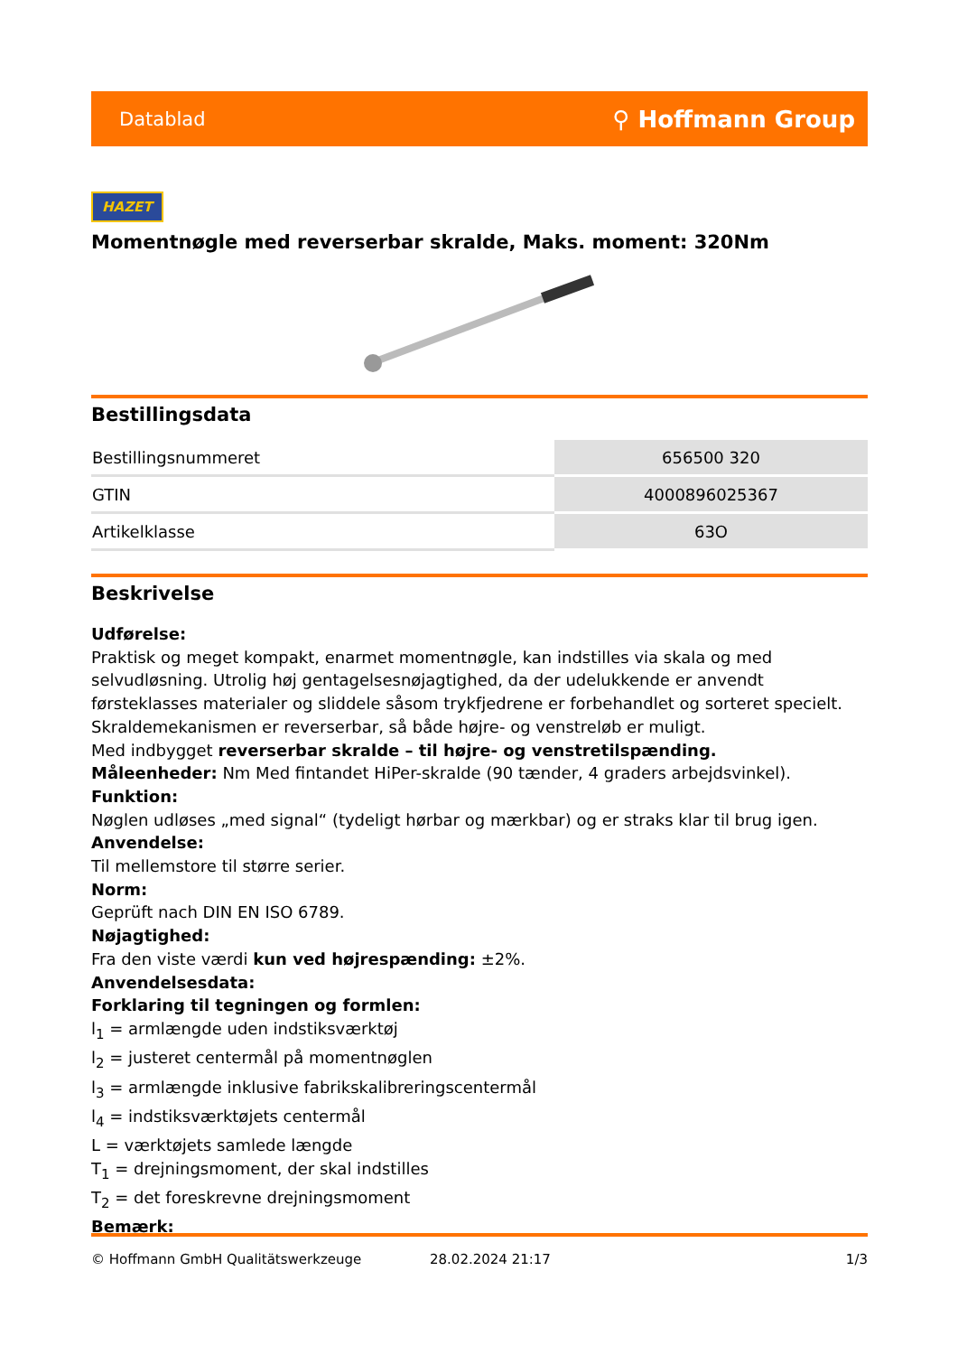Datablad ⚲ Hoffmann Group
HAZET
Momentnøgle med reverserbar skralde, Maks. moment: 320Nm
Bestillingsdata
| Bestillingsnummeret | 656500 320 |
| GTIN | 4000896025367 |
| Artikelklasse | 63O |
Beskrivelse
Udførelse:
Praktisk og meget kompakt, enarmet momentnøgle, kan indstilles via skala og med selvudløsning. Utrolig høj gentagelsesnøjagtighed, da der udelukkende er anvendt førsteklasses materialer og sliddele såsom trykfjedrene er forbehandlet og sorteret specielt. Skraldemekanismen er reverserbar, så både højre- og venstreløb er muligt.
Med indbygget reverserbar skralde – til højre- og venstretilspænding.
Måleenheder: Nm Med fintandet HiPer-skralde (90 tænder, 4 graders arbejdsvinkel).
Funktion:
Nøglen udløses „med signal“ (tydeligt hørbar og mærkbar) og er straks klar til brug igen.
Anvendelse:
Til mellemstore til større serier.
Norm:
Geprüft nach DIN EN ISO 6789.
Nøjagtighed:
Fra den viste værdi kun ved højrespænding: ±2%.
Anvendelsesdata:
Forklaring til tegningen og formlen:
l<sub>1</sub> = armlængde uden indstiksværktøj
l<sub>2</sub> = justeret centermål på momentnøglen
l<sub>3</sub> = armlængde inklusive fabrikskalibreringscentermål
l<sub>4</sub> = indstiksværktøjets centermål
L = værktøjets samlede længde
T<sub>1</sub> = drejningsmoment, der skal indstilles
T<sub>2</sub> = det foreskrevne drejningsmoment
Bemærk:
© Hoffmann GmbH Qualitätswerkzeuge 28.02.2024 21:17 1/3